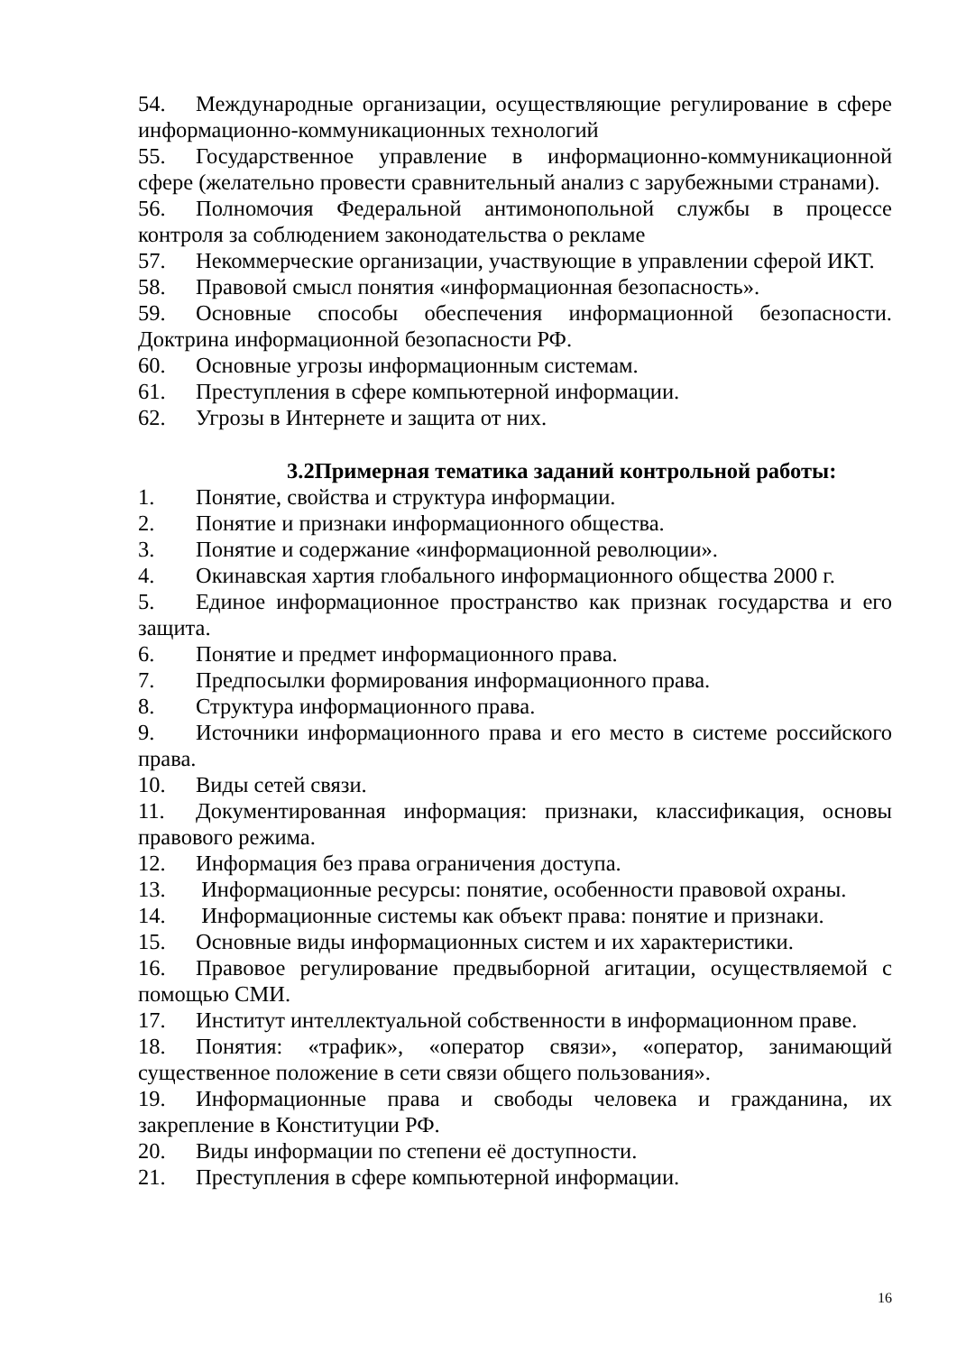54. Международные организации, осуществляющие регулирование в сфере информационно-коммуникационных технологий
55. Государственное управление в информационно-коммуникационной сфере (желательно провести сравнительный анализ с зарубежными странами).
56. Полномочия Федеральной антимонопольной службы в процессе контроля за соблюдением законодательства о рекламе
57. Некоммерческие организации, участвующие в управлении сферой ИКТ.
58. Правовой смысл понятия «информационная безопасность».
59. Основные способы обеспечения информационной безопасности. Доктрина информационной безопасности РФ.
60. Основные угрозы информационным системам.
61. Преступления в сфере компьютерной информации.
62. Угрозы в Интернете и защита от них.
3.2Примерная тематика заданий контрольной работы:
1. Понятие, свойства и структура информации.
2. Понятие и признаки информационного общества.
3. Понятие и содержание «информационной революции».
4. Окинавская хартия глобального информационного общества 2000 г.
5. Единое информационное пространство как признак государства и его защита.
6. Понятие и предмет информационного права.
7. Предпосылки формирования информационного права.
8. Структура информационного права.
9. Источники информационного права и его место в системе российского права.
10. Виды сетей связи.
11. Документированная информация: признаки, классификация, основы правового режима.
12. Информация без права ограничения доступа.
13. Информационные ресурсы: понятие, особенности правовой охраны.
14. Информационные системы как объект права: понятие и признаки.
15. Основные виды информационных систем и их характеристики.
16. Правовое регулирование предвыборной агитации, осуществляемой с помощью СМИ.
17. Институт интеллектуальной собственности в информационном праве.
18. Понятия: «трафик», «оператор связи», «оператор, занимающий существенное положение в сети связи общего пользования».
19. Информационные права и свободы человека и гражданина, их закрепление в Конституции РФ.
20. Виды информации по степени её доступности.
21. Преступления в сфере компьютерной информации.
16